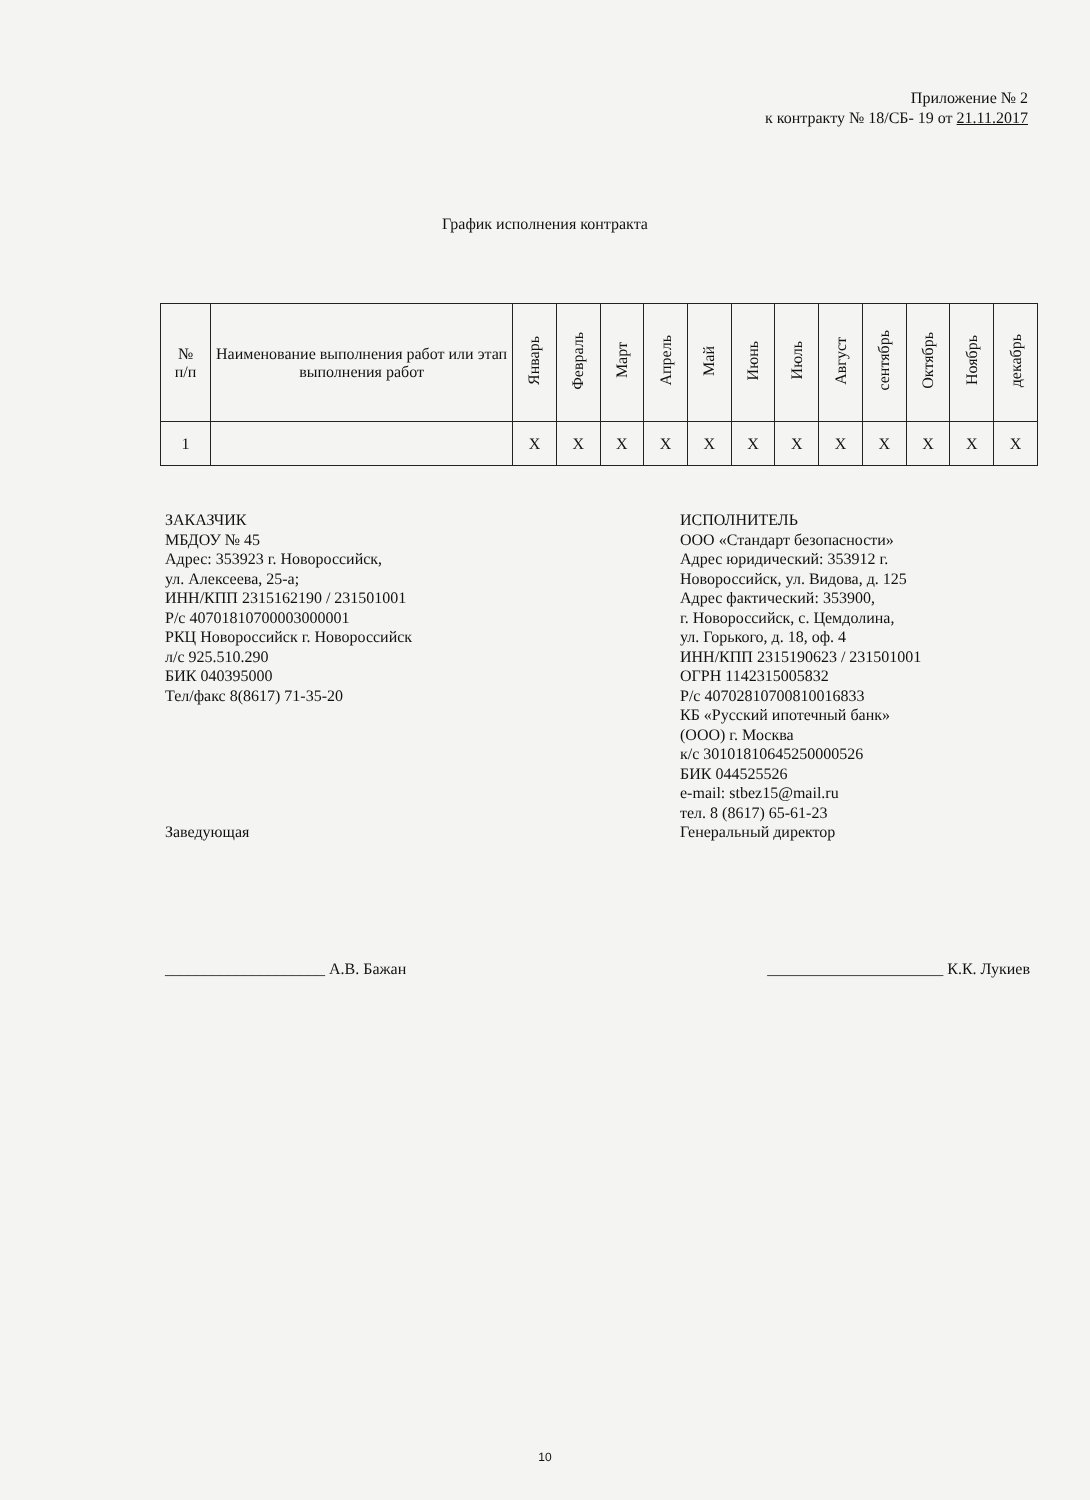Приложение № 2
к контракту № 18/СБ- 19 от 21.11.2017
График исполнения контракта
| № п/п | Наименование выполнения работ или этап выполнения работ | Январь | Февраль | Март | Апрель | Май | Июнь | Июль | Август | сентябрь | Октябрь | Ноябрь | декабрь |
| --- | --- | --- | --- | --- | --- | --- | --- | --- | --- | --- | --- | --- | --- |
| 1 | | X | X | X | X | X | X | X | X | X | X | X | X |
ЗАКАЗЧИК
МБДОУ № 45
Адрес: 353923 г. Новороссийск,
ул. Алексеева, 25-а;
ИНН/КПП 2315162190 / 231501001
Р/с 40701810700003000001
РКЦ Новороссийск г. Новороссийск
л/с 925.510.290
БИК 040395000
Тел/факс 8(8617) 71-35-20
Заведующая
ИСПОЛНИТЕЛЬ
ООО «Стандарт безопасности»
Адрес юридический: 353912 г.
Новороссийск, ул. Видова, д. 125
Адрес фактический: 353900,
г. Новороссийск, с. Цемдолина,
ул. Горького, д. 18, оф. 4
ИНН/КПП 2315190623 / 231501001
ОГРН 1142315005832
Р/с 40702810700810016833
КБ «Русский ипотечный банк»
(ООО) г. Москва
к/с 30101810645250000526
БИК 044525526
e-mail: stbez15@mail.ru
тел. 8 (8617) 65-61-23
Генеральный директор
____________________ А.В. Бажан
______________________ К.К. Лукиев
10